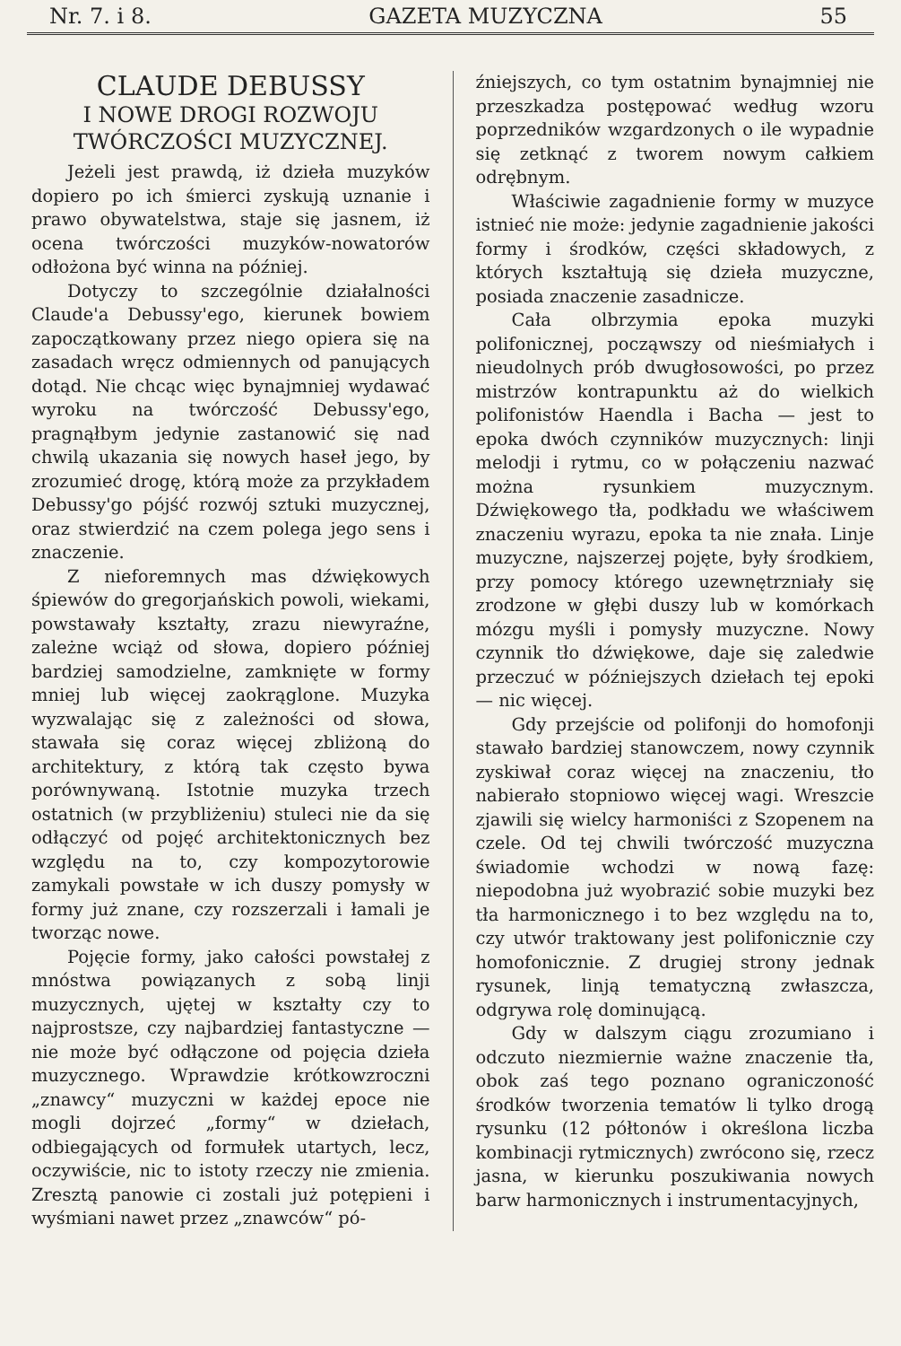Nr. 7. i 8. GAZETA MUZYCZNA 55
CLAUDE DEBUSSY
I NOWE DROGI ROZWOJU
TWÓRCZOŚCI MUZYCZNEJ.
Jeżeli jest prawdą, iż dzieła muzyków dopiero po ich śmierci zyskują uznanie i prawo obywatelstwa, staje się jasnem, iż ocena twórczości muzyków-nowatorów odłożona być winna na później.
Dotyczy to szczególnie działalności Claude'a Debussy'ego, kierunek bowiem zapoczątkowany przez niego opiera się na zasadach wręcz odmiennych od panujących dotąd. Nie chcąc więc bynajmniej wydawać wyroku na twórczość Debussy'ego, pragnąłbym jedynie zastanowić się nad chwilą ukazania się nowych haseł jego, by zrozumieć drogę, którą może za przykładem Debussy'go pójść rozwój sztuki muzycznej, oraz stwierdzić na czem polega jego sens i znaczenie.
Z nieforemnych mas dźwiękowych śpiewów do gregorjańskich powoli, wiekami, powstawały kształty, zrazu niewyraźne, zależne wciąż od słowa, dopiero później bardziej samodzielne, zamknięte w formy mniej lub więcej zaokrąglone. Muzyka wyzwalając się z zależności od słowa, stawała się coraz więcej zbliżoną do architektury, z którą tak często bywa porównywaną. Istotnie muzyka trzech ostatnich (w przybliżeniu) stuleci nie da się odłączyć od pojęć architektonicznych bez względu na to, czy kompozytorowie zamykali powstałe w ich duszy pomysły w formy już znane, czy rozszerzali i łamali je tworząc nowe.
Pojęcie formy, jako całości powstałej z mnóstwa powiązanych z sobą linji muzycznych, ujętej w kształty czy to najprostsze, czy najbardziej fantastyczne — nie może być odłączone od pojęcia dzieła muzycznego. Wprawdzie krótkowzroczni „znawcy“ muzyczni w każdej epoce nie mogli dojrzeć „formy“ w dziełach, odbiegających od formułek utartych, lecz, oczywiście, nic to istoty rzeczy nie zmienia. Zresztą panowie ci zostali już potępieni i wyśmiani nawet przez „znawców“ pó-
źniejszych, co tym ostatnim bynajmniej nie przeszkadza postępować według wzoru poprzedników wzgardzonych o ile wypadnie się zetknąć z tworem nowym całkiem odrębnym.
Właściwie zagadnienie formy w muzyce istnieć nie może: jedynie zagadnienie jakości formy i środków, części składowych, z których kształtują się dzieła muzyczne, posiada znaczenie zasadnicze.
Cała olbrzymia epoka muzyki polifonicznej, począwszy od nieśmiałych i nieudolnych prób dwugłosowości, po przez mistrzów kontrapunktu aż do wielkich polifonistów Haendla i Bacha — jest to epoka dwóch czynników muzycznych: linji melodji i rytmu, co w połączeniu nazwać można rysunkiem muzycznym. Dźwiękowego tła, podkładu we właściwem znaczeniu wyrazu, epoka ta nie znała. Linje muzyczne, najszerzej pojęte, były środkiem, przy pomocy którego uzewnętrzniały się zrodzone w głębi duszy lub w komórkach mózgu myśli i pomysły muzyczne. Nowy czynnik tło dźwiękowe, daje się zaledwie przeczuć w późniejszych dziełach tej epoki — nic więcej.
Gdy przejście od polifonji do homofonji stawało bardziej stanowczem, nowy czynnik zyskiwał coraz więcej na znaczeniu, tło nabierało stopniowo więcej wagi. Wreszcie zjawili się wielcy harmoniści z Szopenem na czele. Od tej chwili twórczość muzyczna świadomie wchodzi w nową fazę: niepodobna już wyobrazić sobie muzyki bez tła harmonicznego i to bez względu na to, czy utwór traktowany jest polifonicznie czy homofonicznie. Z drugiej strony jednak rysunek, linją tematyczną zwłaszcza, odgrywa rolę dominującą.
Gdy w dalszym ciągu zrozumiano i odczuto niezmiernie ważne znaczenie tła, obok zaś tego poznano ograniczoność środków tworzenia tematów li tylko drogą rysunku (12 półtonów i określona liczba kombinacji rytmicznych) zwrócono się, rzecz jasna, w kierunku poszukiwania nowych barw harmonicznych i instrumentacyjnych,